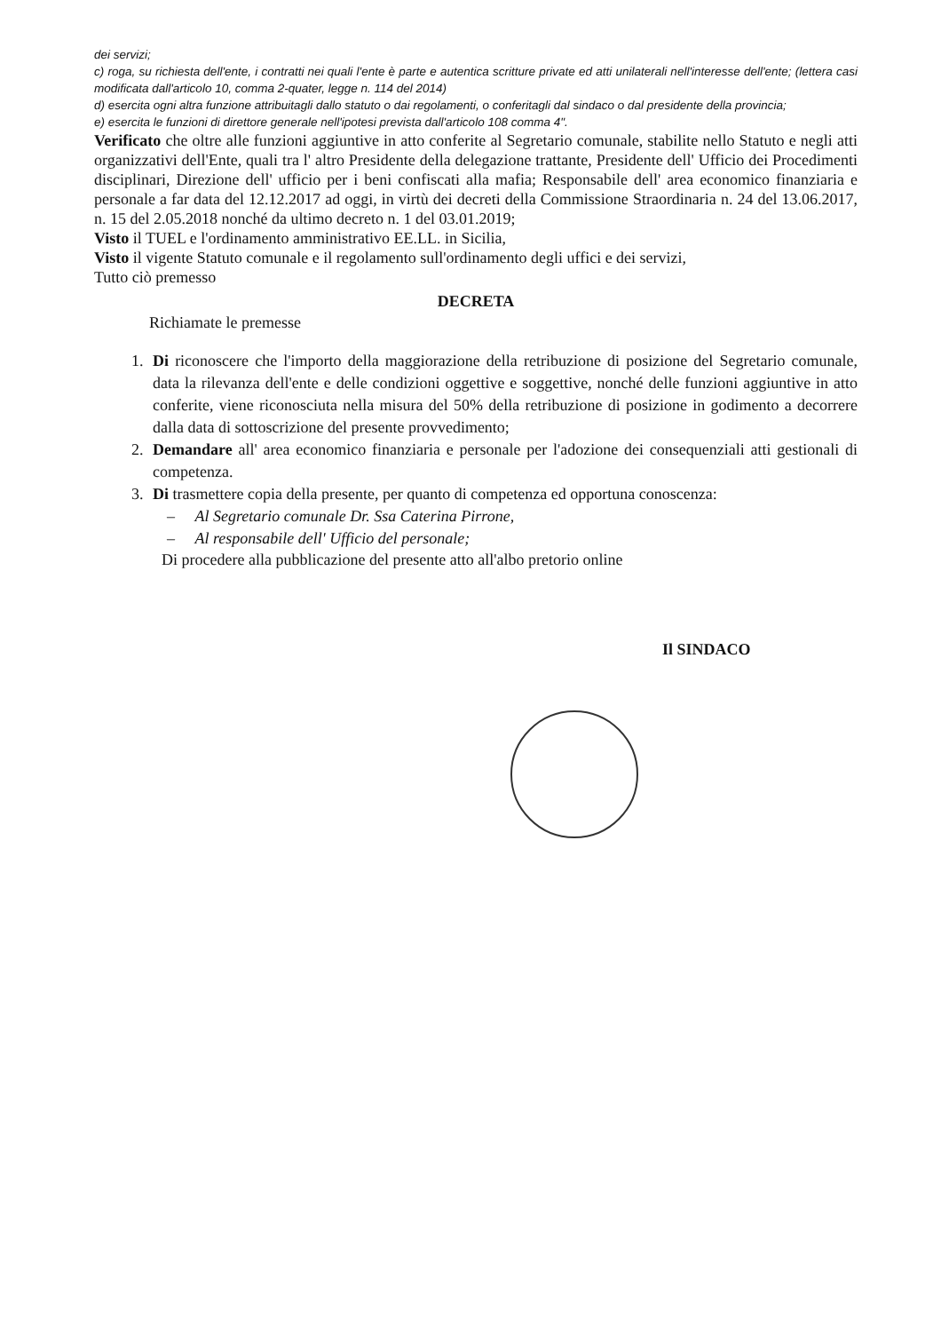dei servizi;
c) roga, su richiesta dell'ente, i contratti nei quali l'ente è parte e autentica scritture private ed atti unilaterali nell'interesse dell'ente; (lettera casi modificata dall'articolo 10, comma 2-quater, legge n. 114 del 2014)
d) esercita ogni altra funzione attribuitagli dallo statuto o dai regolamenti, o conferitagli dal sindaco o dal presidente della provincia;
e) esercita le funzioni di direttore generale nell'ipotesi prevista dall'articolo 108 comma 4".
Verificato che oltre alle funzioni aggiuntive in atto conferite al Segretario comunale, stabilite nello Statuto e negli atti organizzativi dell'Ente, quali tra l' altro Presidente della delegazione trattante, Presidente dell' Ufficio dei Procedimenti disciplinari, Direzione dell' ufficio per i beni confiscati alla mafia; Responsabile dell' area economico finanziaria e personale a far data del 12.12.2017 ad oggi, in virtù dei decreti della Commissione Straordinaria n. 24 del 13.06.2017, n. 15 del 2.05.2018 nonché da ultimo decreto n. 1 del 03.01.2019;
Visto il TUEL e l'ordinamento amministrativo EE.LL. in Sicilia,
Visto il vigente Statuto comunale e il regolamento sull'ordinamento degli uffici e dei servizi,
Tutto ciò premesso
DECRETA
Richiamate le premesse
1. Di riconoscere che l'importo della maggiorazione della retribuzione di posizione del Segretario comunale, data la rilevanza dell'ente e delle condizioni oggettive e soggettive, nonché delle funzioni aggiuntive in atto conferite, viene riconosciuta nella misura del 50% della retribuzione di posizione in godimento a decorrere dalla data di sottoscrizione del presente provvedimento;
2. Demandare all' area economico finanziaria e personale per l'adozione dei consequenziali atti gestionali di competenza.
3. Di trasmettere copia della presente, per quanto di competenza ed opportuna conoscenza:
– Al Segretario comunale Dr. Ssa Caterina Pirrone,
– Al responsabile dell' Ufficio del personale;
Di procedere alla pubblicazione del presente atto all'albo pretorio online
Il SINDACO